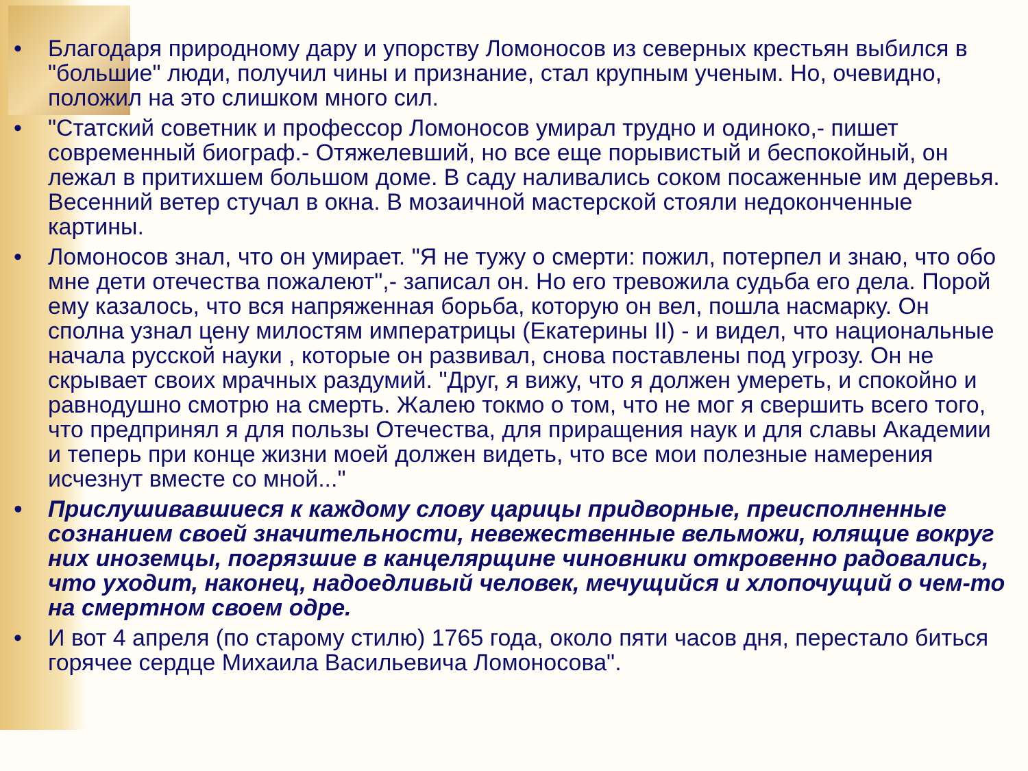• Благодаря природному дару и упорству Ломоносов из северных крестьян выбился в "большие" люди, получил чины и признание, стал крупным ученым. Но, очевидно, положил на это слишком много сил.
• "Статский советник и профессор Ломоносов умирал трудно и одиноко,- пишет современный биограф.- Отяжелевший, но все еще порывистый и беспокойный, он лежал в притихшем большом доме. В саду наливались соком посаженные им деревья. Весенний ветер стучал в окна. В мозаичной мастерской стояли недоконченные картины.
• Ломоносов знал, что он умирает. "Я не тужу о смерти: пожил, потерпел и знаю, что обо мне дети отечества пожалеют",- записал он. Но его тревожила судьба его дела. Порой ему казалось, что вся напряженная борьба, которую он вел, пошла насмарку. Он сполна узнал цену милостям императрицы (Екатерины II) - и видел, что национальные начала русской науки , которые он развивал, снова поставлены под угрозу. Он не скрывает своих мрачных раздумий. "Друг, я вижу, что я должен умереть, и спокойно и равнодушно смотрю на смерть. Жалею токмо о том, что не мог я свершить всего того, что предпринял я для пользы Отечества, для приращения наук и для славы Академии и теперь при конце жизни моей должен видеть, что все мои полезные намерения исчезнут вместе со мной..."
• Прислушивавшиеся к каждому слову царицы придворные, преисполненные сознанием своей значительности, невежественные вельможи, юлящие вокруг них иноземцы, погрязшие в канцелярщине чиновники откровенно радовались, что уходит, наконец, надоедливый человек, мечущийся и хлопочущий о чем-то на смертном своем одре.
• И вот 4 апреля (по старому стилю) 1765 года, около пяти часов дня, перестало биться горячее сердце Михаила Васильевича Ломоносова".